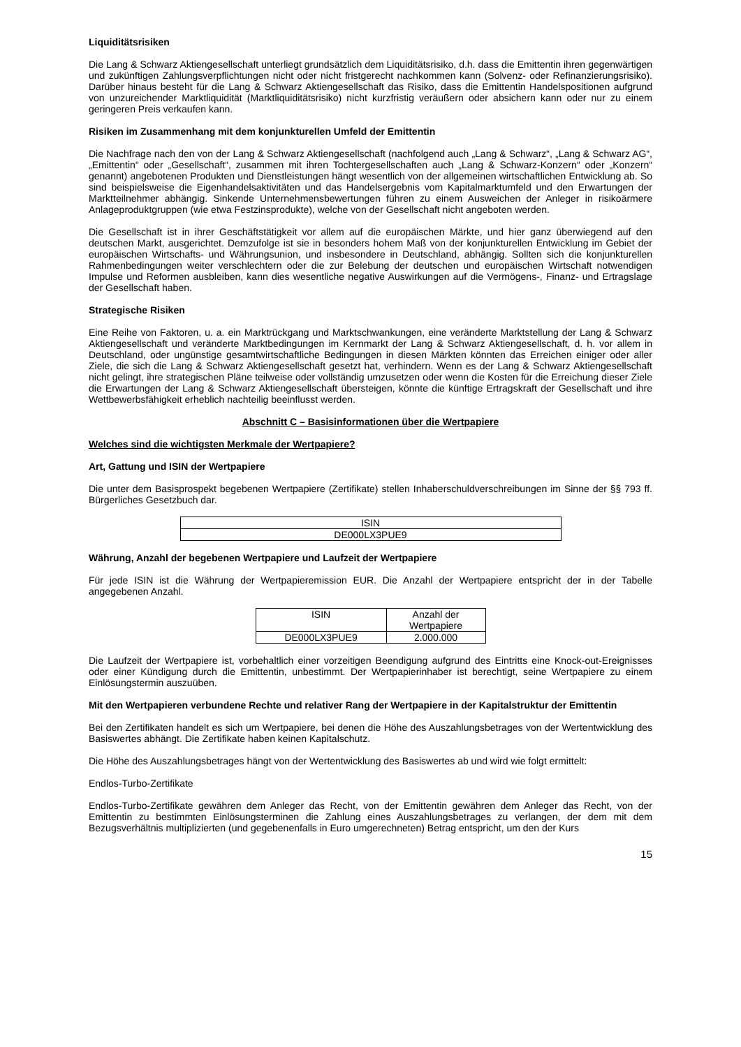Liquiditätsrisiken
Die Lang & Schwarz Aktiengesellschaft unterliegt grundsätzlich dem Liquiditätsrisiko, d.h. dass die Emittentin ihren gegenwärtigen und zukünftigen Zahlungsverpflichtungen nicht oder nicht fristgerecht nachkommen kann (Solvenz- oder Refinanzierungsrisiko). Darüber hinaus besteht für die Lang & Schwarz Aktiengesellschaft das Risiko, dass die Emittentin Handelspositionen aufgrund von unzureichender Marktliquidität (Marktliquiditätsrisiko) nicht kurzfristig veräußern oder absichern kann oder nur zu einem geringeren Preis verkaufen kann.
Risiken im Zusammenhang mit dem konjunkturellen Umfeld der Emittentin
Die Nachfrage nach den von der Lang & Schwarz Aktiengesellschaft (nachfolgend auch „Lang & Schwarz“, „Lang & Schwarz AG“, „Emittentin“ oder „Gesellschaft“, zusammen mit ihren Tochtergesellschaften auch „Lang & Schwarz-Konzern“ oder „Konzern“ genannt) angebotenen Produkten und Dienstleistungen hängt wesentlich von der allgemeinen wirtschaftlichen Entwicklung ab. So sind beispielsweise die Eigenhandelsaktivitäten und das Handelsergebnis vom Kapitalmarktumfeld und den Erwartungen der Marktteilnehmer abhängig. Sinkende Unternehmensbewertungen führen zu einem Ausweichen der Anleger in risikoärmere Anlageproduktgruppen (wie etwa Festzinsprodukte), welche von der Gesellschaft nicht angeboten werden.
Die Gesellschaft ist in ihrer Geschäftstätigkeit vor allem auf die europäischen Märkte, und hier ganz überwiegend auf den deutschen Markt, ausgerichtet. Demzufolge ist sie in besonders hohem Maß von der konjunkturellen Entwicklung im Gebiet der europäischen Wirtschafts- und Währungsunion, und insbesondere in Deutschland, abhängig. Sollten sich die konjunkturellen Rahmenbedingungen weiter verschlechtern oder die zur Belebung der deutschen und europäischen Wirtschaft notwendigen Impulse und Reformen ausbleiben, kann dies wesentliche negative Auswirkungen auf die Vermögens-, Finanz- und Ertragslage der Gesellschaft haben.
Strategische Risiken
Eine Reihe von Faktoren, u. a. ein Marktrückgang und Marktschwankungen, eine veränderte Marktstellung der Lang & Schwarz Aktiengesellschaft und veränderte Marktbedingungen im Kernmarkt der Lang & Schwarz Aktiengesellschaft, d. h. vor allem in Deutschland, oder ungünstige gesamtwirtschaftliche Bedingungen in diesen Märkten könnten das Erreichen einiger oder aller Ziele, die sich die Lang & Schwarz Aktiengesellschaft gesetzt hat, verhindern. Wenn es der Lang & Schwarz Aktiengesellschaft nicht gelingt, ihre strategischen Pläne teilweise oder vollständig umzusetzen oder wenn die Kosten für die Erreichung dieser Ziele die Erwartungen der Lang & Schwarz Aktiengesellschaft übersteigen, könnte die künftige Ertragskraft der Gesellschaft und ihre Wettbewerbsfähigkeit erheblich nachteilig beeinflusst werden.
Abschnitt C – Basisinformationen über die Wertpapiere
Welches sind die wichtigsten Merkmale der Wertpapiere?
Art, Gattung und ISIN der Wertpapiere
Die unter dem Basisprospekt begebenen Wertpapiere (Zertifikate) stellen Inhaberschuldverschreibungen im Sinne der §§ 793 ff. Bürgerliches Gesetzbuch dar.
| ISIN |
| DE000LX3PUE9 |
Währung, Anzahl der begebenen Wertpapiere und Laufzeit der Wertpapiere
Für jede ISIN ist die Währung der Wertpapieremission EUR. Die Anzahl der Wertpapiere entspricht der in der Tabelle angegebenen Anzahl.
| ISIN | Anzahl der Wertpapiere |
| DE000LX3PUE9 | 2.000.000 |
Die Laufzeit der Wertpapiere ist, vorbehaltlich einer vorzeitigen Beendigung aufgrund des Eintritts eine Knock-out-Ereignisses oder einer Kündigung durch die Emittentin, unbestimmt. Der Wertpapierinhaber ist berechtigt, seine Wertpapiere zu einem Einlösungstermin auszuüben.
Mit den Wertpapieren verbundene Rechte und relativer Rang der Wertpapiere in der Kapitalstruktur der Emittentin
Bei den Zertifikaten handelt es sich um Wertpapiere, bei denen die Höhe des Auszahlungsbetrages von der Wertentwicklung des Basiswertes abhängt. Die Zertifikate haben keinen Kapitalschutz.
Die Höhe des Auszahlungsbetrages hängt von der Wertentwicklung des Basiswertes ab und wird wie folgt ermittelt:
Endlos-Turbo-Zertifikate
Endlos-Turbo-Zertifikate gewähren dem Anleger das Recht, von der Emittentin gewähren dem Anleger das Recht, von der Emittentin zu bestimmten Einlösungsterminen die Zahlung eines Auszahlungsbetrages zu verlangen, der dem mit dem Bezugsverhältnis multiplizierten (und gegebenenfalls in Euro umgerechneten) Betrag entspricht, um den der Kurs
15